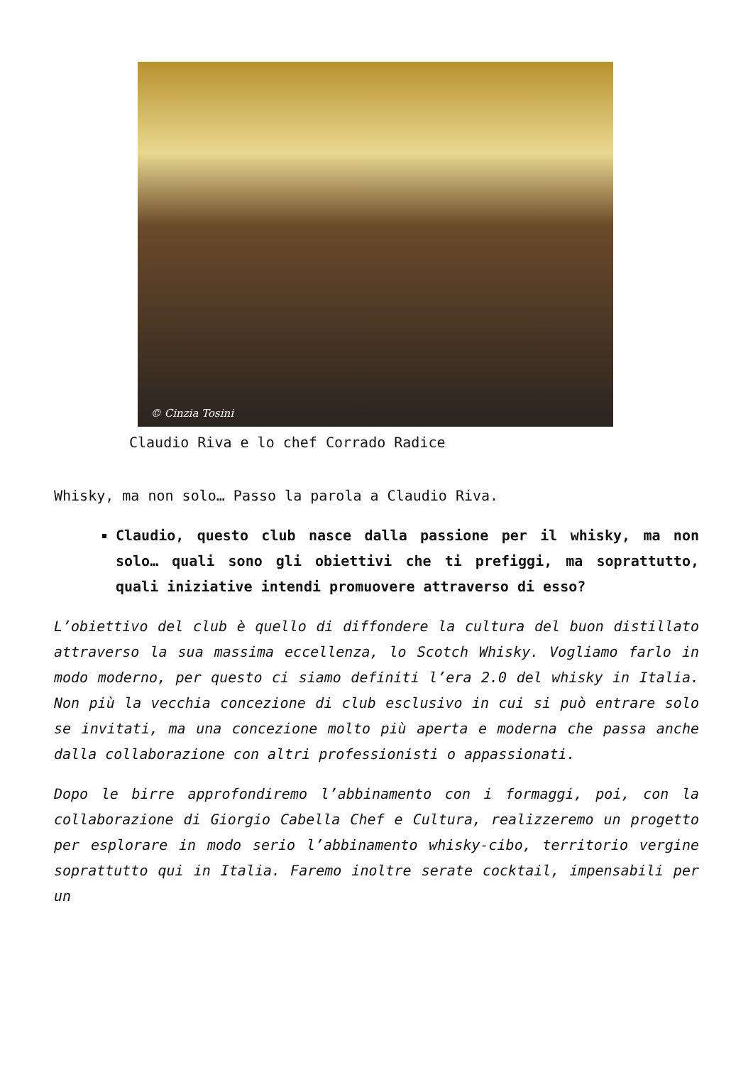© Cinzia Tosini
Claudio Riva e lo chef Corrado Radice
Whisky, ma non solo… Passo la parola a Claudio Riva.
Claudio, questo club nasce dalla passione per il whisky, ma non solo… quali sono gli obiettivi che ti prefiggi, ma soprattutto, quali iniziative intendi promuovere attraverso di esso?
L’obiettivo del club è quello di diffondere la cultura del buon distillato attraverso la sua massima eccellenza, lo Scotch Whisky. Vogliamo farlo in modo moderno, per questo ci siamo definiti l’era 2.0 del whisky in Italia. Non più la vecchia concezione di club esclusivo in cui si può entrare solo se invitati, ma una concezione molto più aperta e moderna che passa anche dalla collaborazione con altri professionisti o appassionati.
Dopo le birre approfondiremo l’abbinamento con i formaggi, poi, con la collaborazione di Giorgio Cabella Chef e Cultura, realizzeremo un progetto per esplorare in modo serio l’abbinamento whisky-cibo, territorio vergine soprattutto qui in Italia. Faremo inoltre serate cocktail, impensabili per un